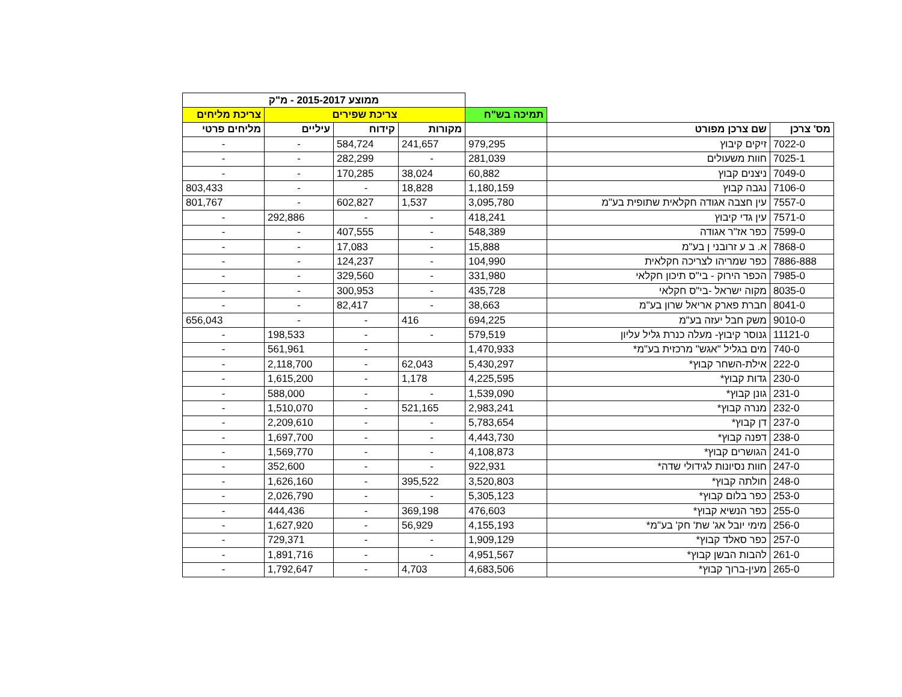| | | | ממוצע 2015-2017 - מ"ק | | | |
| --- | --- | --- | --- | --- | --- | --- |
| | | תמיכה בש"ח | צריכת שפירים | | | צריכת מליחים |
| מס' צרכן | שם צרכן מפורט | | מקורות | קידוח | עיליים | מליחים פרטי |
| 7022-0 | זיקים קיבוץ | 979,295 | 241,657 | 584,724 | - | - |
| 7025-1 | חוות משעולים | 281,039 | - | 282,299 | - | - |
| 7049-0 | ניצנים קבוץ | 60,882 | 38,024 | 170,285 | - | - |
| 7106-0 | נגבה קבוץ | 1,180,159 | 18,828 | - | - | 803,433 |
| 7557-0 | עין חצבה אגודה חקלאית שתופית בע"מ | 3,095,780 | 1,537 | 602,827 | - | 801,767 |
| 7571-0 | עין גדי קיבוץ | 418,241 | - | - | 292,886 | - |
| 7599-0 | כפר אז"ר אגודה | 548,389 | - | 407,555 | - | - |
| 7868-0 | א. ב ע זרובני ן בע"מ | 15,888 | - | 17,083 | - | - |
| 7886-888 | כפר שמריהו לצריכה חקלאית | 104,990 | - | 124,237 | - | - |
| 7985-0 | הכפר הירוק - בי"ס תיכון חקלאי | 331,980 | - | 329,560 | - | - |
| 8035-0 | מקוה ישראל -בי"ס חקלאי | 435,728 | - | 300,953 | - | - |
| 8041-0 | חברת פארק אריאל שרון בע"מ | 38,663 | - | 82,417 | - | - |
| 9010-0 | משק חבל יעזה בע"מ | 694,225 | 416 | - | - | 656,043 |
| 11121-0 | גנוסר קיבוץ- מעלה כנרת גליל עליון | 579,519 | - | - | 198,533 | - |
| 740-0 | מים בגליל "אגש" מרכזית בע"מ* | 1,470,933 | | - | 561,961 | - |
| 222-0 | אילת-השחר קבוץ* | 5,430,297 | 62,043 | - | 2,118,700 | - |
| 230-0 | גדות קבוץ* | 4,225,595 | 1,178 | - | 1,615,200 | - |
| 231-0 | גונן קבוץ* | 1,539,090 | - | - | 588,000 | - |
| 232-0 | מנרה קבוץ* | 2,983,241 | 521,165 | - | 1,510,070 | - |
| 237-0 | דן קבוץ* | 5,783,654 | - | - | 2,209,610 | - |
| 238-0 | דפנה קבוץ* | 4,443,730 | - | - | 1,697,700 | - |
| 241-0 | הגושרים קבוץ* | 4,108,873 | - | - | 1,569,770 | - |
| 247-0 | חוות נסיונות לגידולי שדה* | 922,931 | - | - | 352,600 | - |
| 248-0 | חולתה קבוץ* | 3,520,803 | 395,522 | - | 1,626,160 | - |
| 253-0 | כפר בלום קבוץ* | 5,305,123 | - | - | 2,026,790 | - |
| 255-0 | כפר הנשיא קבוץ* | 476,603 | 369,198 | - | 444,436 | - |
| 256-0 | מימי יובל אג' שת' חק' בע"מ* | 4,155,193 | 56,929 | - | 1,627,920 | - |
| 257-0 | כפר סאלד קבוץ* | 1,909,129 | - | - | 729,371 | - |
| 261-0 | להבות הבשן קבוץ* | 4,951,567 | - | - | 1,891,716 | - |
| 265-0 | מעין-ברוך קבוץ* | 4,683,506 | 4,703 | - | 1,792,647 | - |